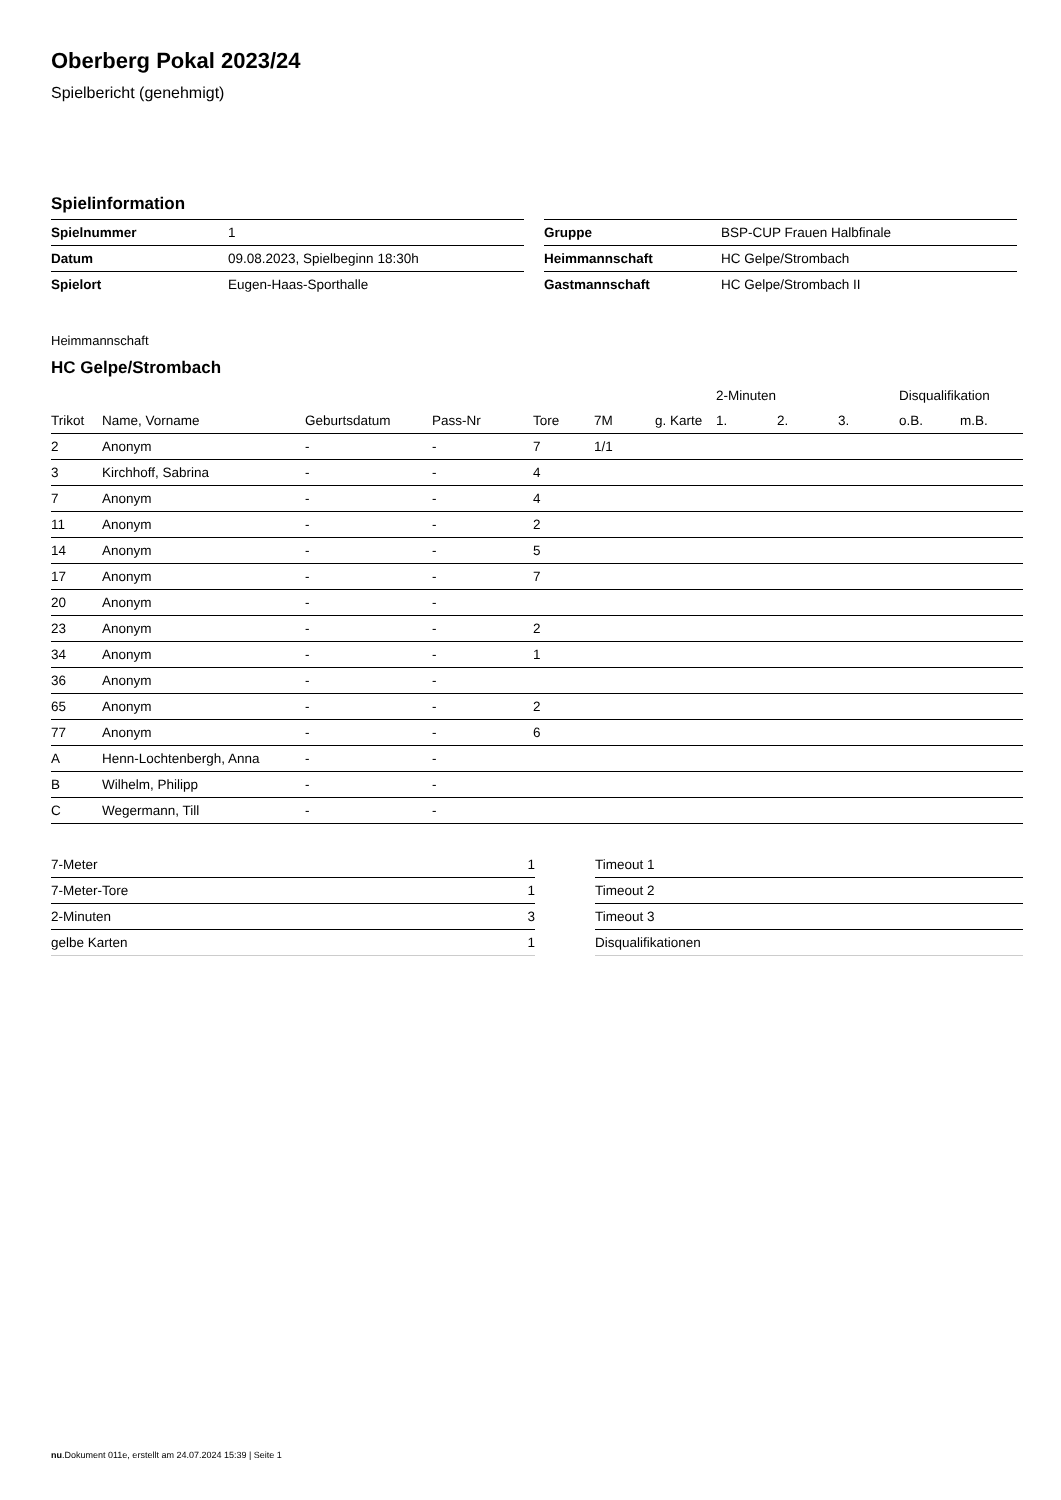Oberberg Pokal 2023/24
Spielbericht (genehmigt)
Spielinformation
| Spielnummer | 1 |
| Datum | 09.08.2023, Spielbeginn 18:30h |
| Spielort | Eugen-Haas-Sporthalle |
| Gruppe | BSP-CUP Frauen Halbfinale |
| Heimmannschaft | HC Gelpe/Strombach |
| Gastmannschaft | HC Gelpe/Strombach II |
Heimmannschaft
HC Gelpe/Strombach
| | | | | | | | 2-Minuten | | | Disqualifikation | |
| --- | --- | --- | --- | --- | --- | --- | --- | --- | --- | --- | --- |
| Trikot | Name, Vorname | Geburtsdatum | Pass-Nr | Tore | 7M | g. Karte | 1. | 2. | 3. | o.B. | m.B. |
| 2 | Anonym | - | - | 7 | 1/1 | | | | | | |
| 3 | Kirchhoff, Sabrina | - | - | 4 | | | | | | | |
| 7 | Anonym | - | - | 4 | | | | | | | |
| 11 | Anonym | - | - | 2 | | | | | | | |
| 14 | Anonym | - | - | 5 | | | | | | | |
| 17 | Anonym | - | - | 7 | | | | | | | |
| 20 | Anonym | - | - | | | | | | | | |
| 23 | Anonym | - | - | 2 | | | | | | | |
| 34 | Anonym | - | - | 1 | | | | | | | |
| 36 | Anonym | - | - | | | | | | | | |
| 65 | Anonym | - | - | 2 | | | | | | | |
| 77 | Anonym | - | - | 6 | | | | | | | |
| A | Henn-Lochtenbergh, Anna | - | - | | | | | | | | |
| B | Wilhelm, Philipp | - | - | | | | | | | | |
| C | Wegermann, Till | - | - | | | | | | | | |
| 7-Meter | 1 |
| 7-Meter-Tore | 1 |
| 2-Minuten | 3 |
| gelbe Karten | 1 |
| Timeout 1 |
| Timeout 2 |
| Timeout 3 |
| Disqualifikationen |
nu.Dokument 011e, erstellt am 24.07.2024 15:39 | Seite 1